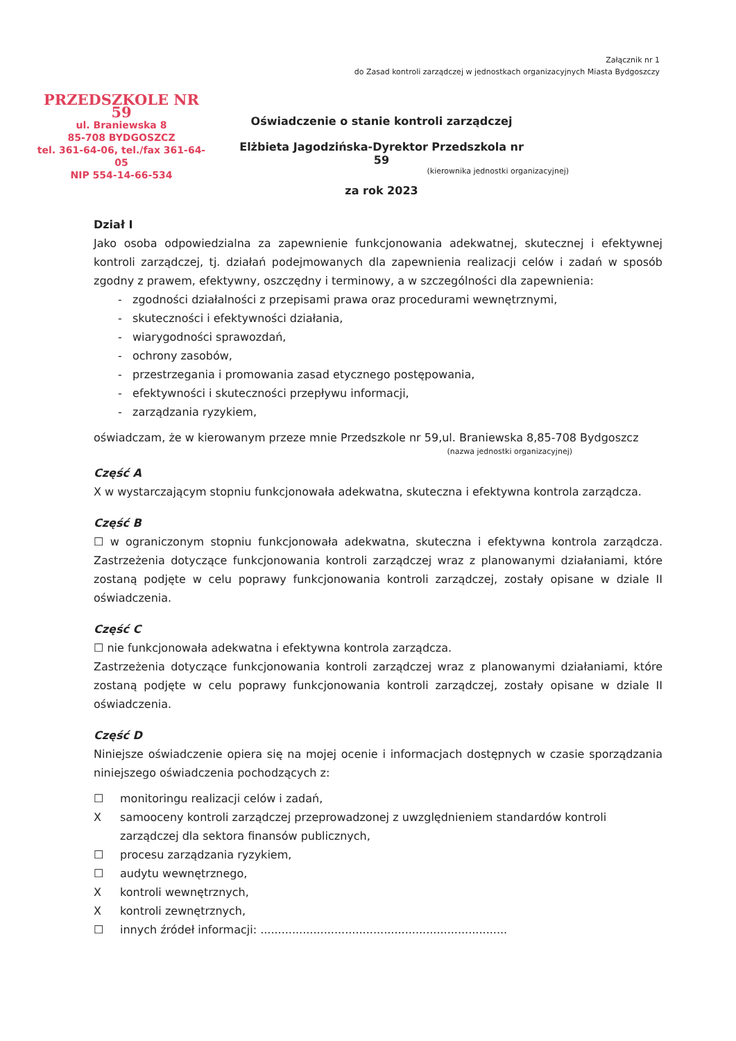Załącznik nr 1
do Zasad kontroli zarządczej w jednostkach organizacyjnych Miasta Bydgoszczy
PRZEDSZKOLE NR 59
ul. Braniewska 8
85-708 BYDGOSZCZ
tel. 361-64-06, tel./fax 361-64-05
NIP 554-14-66-534
Oświadczenie o stanie kontroli zarządczej
Elżbieta Jagodzińska-Dyrektor Przedszkola nr 59
(kierownika jednostki organizacyjnej)
za rok 2023
Dział I
Jako osoba odpowiedzialna za zapewnienie funkcjonowania adekwatnej, skutecznej i efektywnej kontroli zarządczej, tj. działań podejmowanych dla zapewnienia realizacji celów i zadań w sposób zgodny z prawem, efektywny, oszczędny i terminowy, a w szczególności dla zapewnienia:
- zgodności działalności z przepisami prawa oraz procedurami wewnętrznymi,
- skuteczności i efektywności działania,
- wiarygodności sprawozdań,
- ochrony zasobów,
- przestrzegania i promowania zasad etycznego postępowania,
- efektywności i skuteczności przepływu informacji,
- zarządzania ryzykiem,
oświadczam, że w kierowanym przeze mnie Przedszkole nr 59,ul. Braniewska 8,85-708 Bydgoszcz
(nazwa jednostki organizacyjnej)
Część A
X w wystarczającym stopniu funkcjonowała adekwatna, skuteczna i efektywna kontrola zarządcza.
Część B
☐ w ograniczonym stopniu funkcjonowała adekwatna, skuteczna i efektywna kontrola zarządcza. Zastrzeżenia dotyczące funkcjonowania kontroli zarządczej wraz z planowanymi działaniami, które zostaną podjęte w celu poprawy funkcjonowania kontroli zarządczej, zostały opisane w dziale II oświadczenia.
Część C
☐ nie funkcjonowała adekwatna i efektywna kontrola zarządcza.
Zastrzeżenia dotyczące funkcjonowania kontroli zarządczej wraz z planowanymi działaniami, które zostaną podjęte w celu poprawy funkcjonowania kontroli zarządczej, zostały opisane w dziale II oświadczenia.
Część D
Niniejsze oświadczenie opiera się na mojej ocenie i informacjach dostępnych w czasie sporządzania niniejszego oświadczenia pochodzących z:
☐ monitoringu realizacji celów i zadań,
Xsamooceny kontroli zarządczej przeprowadzonej z uwzględnieniem standardów kontroli zarządczej dla sektora finansów publicznych,
☐ procesu zarządzania ryzykiem,
☐ audytu wewnętrznego,
Xkontroli wewnętrznych,
Xkontroli zewnętrznych,
☐ innych źródeł informacji: ......................................................................